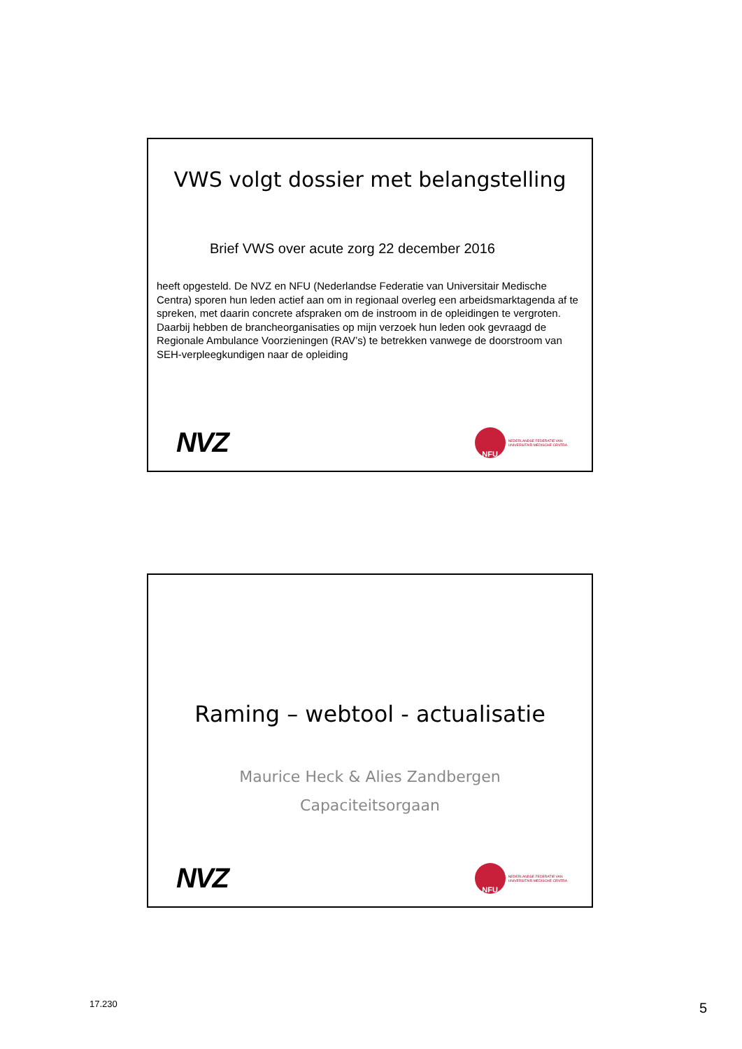VWS volgt dossier met belangstelling
Brief VWS over acute zorg 22 december 2016
heeft opgesteld. De NVZ en NFU (Nederlandse Federatie van Universitair Medische Centra) sporen hun leden actief aan om in regionaal overleg een arbeidsmarktagenda af te spreken, met daarin concrete afspraken om de instroom in de opleidingen te vergroten. Daarbij hebben de brancheorganisaties op mijn verzoek hun leden ook gevraagd de Regionale Ambulance Voorzieningen (RAV’s) te betrekken vanwege de doorstroom van SEH-verpleegkundigen naar de opleiding
NVZ
NFU
NEDERLANDSE FEDERATIE VAN
UNIVERSITAIR MEDISCHE CENTRA
Raming – webtool - actualisatie
Maurice Heck & Alies Zandbergen
Capaciteitsorgaan
NVZ
NFU
NEDERLANDSE FEDERATIE VAN
UNIVERSITAIR MEDISCHE CENTRA
17.230 5